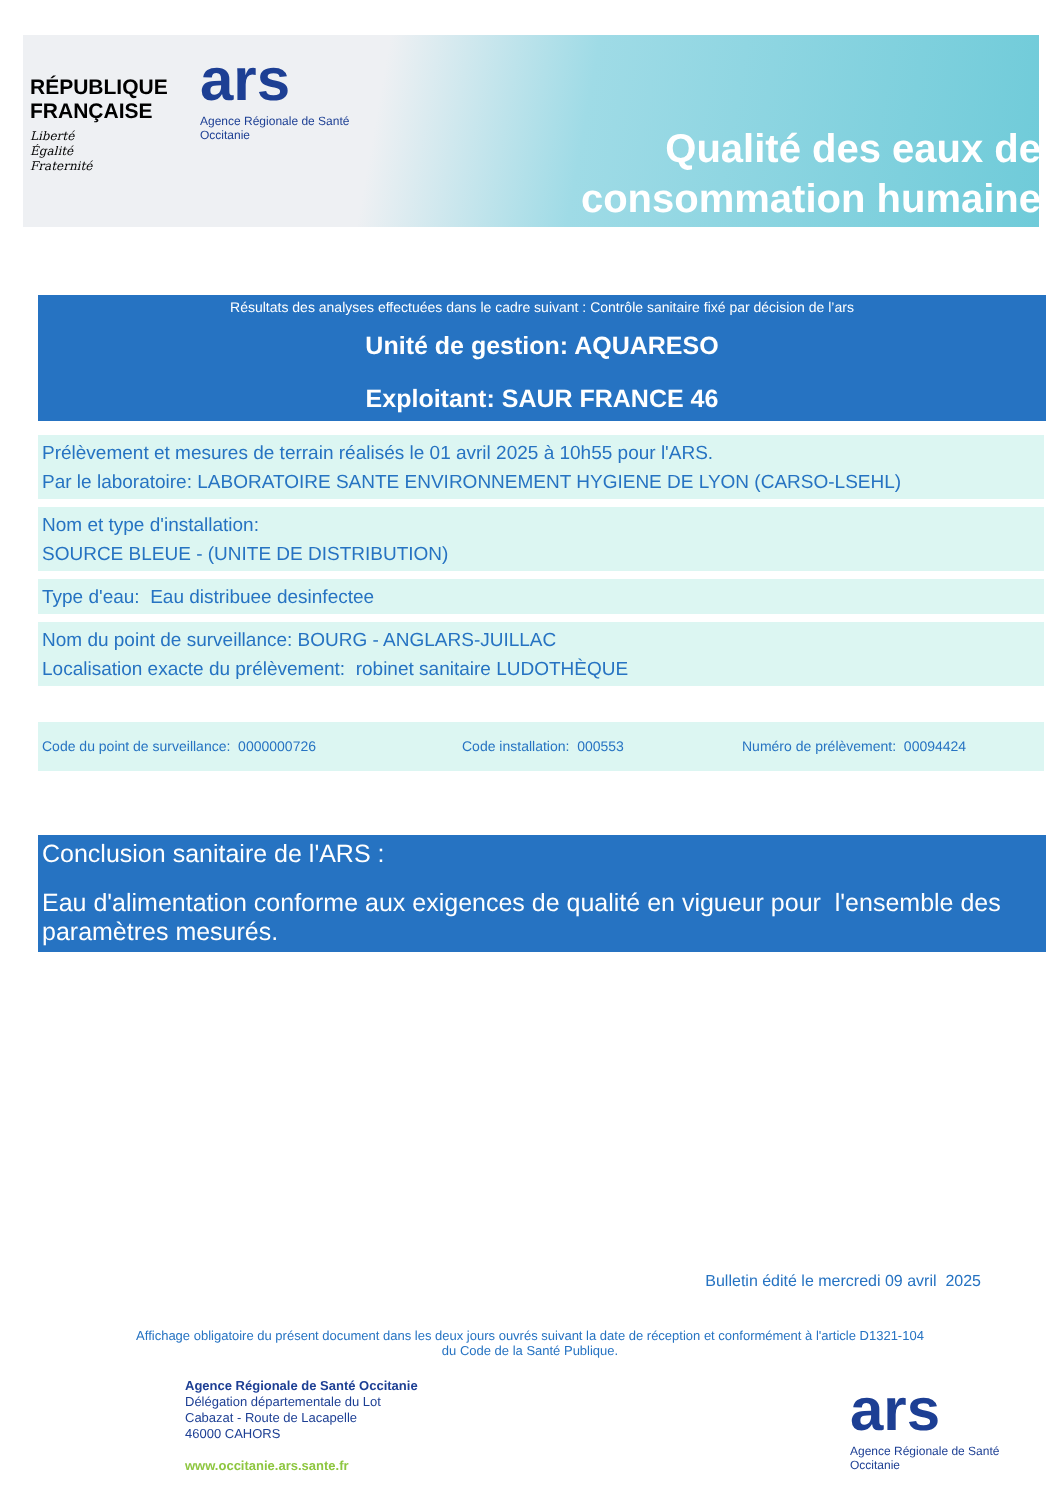RÉPUBLIQUE
FRANÇAISE
Liberté
Égalité
Fraternité
ars
Agence Régionale de Santé
Occitanie
Qualité des eaux de
consommation humaine
Résultats des analyses effectuées dans le cadre suivant : Contrôle sanitaire fixé par décision de l’ars
Unité de gestion: AQUARESO
Exploitant: SAUR FRANCE 46
Prélèvement et mesures de terrain réalisés le 01 avril 2025 à 10h55 pour l'ARS.
Par le laboratoire: LABORATOIRE SANTE ENVIRONNEMENT HYGIENE DE LYON (CARSO-LSEHL)
Nom et type d'installation:
SOURCE BLEUE - (UNITE DE DISTRIBUTION)
Type d'eau: Eau distribuee desinfectee
Nom du point de surveillance: BOURG - ANGLARS-JUILLAC
Localisation exacte du prélèvement: robinet sanitaire LUDOTHÈQUE
Code du point de surveillance: 0000000726 Code installation: 000553 Numéro de prélèvement: 00094424
Conclusion sanitaire de l'ARS :
Eau d'alimentation conforme aux exigences de qualité en vigueur pour l'ensemble des paramètres mesurés.
Bulletin édité le mercredi 09 avril 2025
Affichage obligatoire du présent document dans les deux jours ouvrés suivant la date de réception et conformément à l'article D1321-104 du Code de la Santé Publique.
Agence Régionale de Santé Occitanie
Délégation départementale du Lot
Cabazat - Route de Lacapelle
46000 CAHORS
www.occitanie.ars.sante.fr
ars
Agence Régionale de Santé
Occitanie